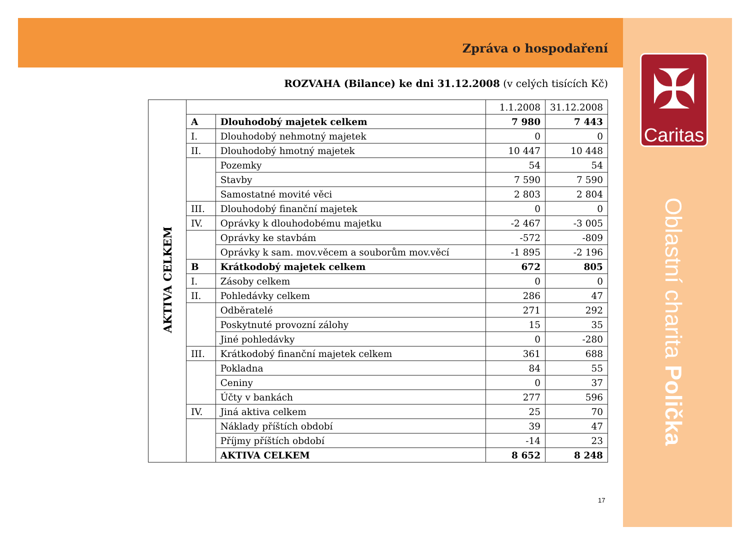Zpráva o hospodaření
ROZVAHA (Bilance) ke dni 31.12.2008 (v celých tisících Kč)
| AKTIVA CELKEM | | | 1.1.2008 | 31.12.2008 |
| | A | Dlouhodobý majetek celkem | 7 980 | 7 443 |
| | I. | Dlouhodobý nehmotný majetek | 0 | 0 |
| | II. | Dlouhodobý hmotný majetek | 10 447 | 10 448 |
| | | Pozemky | 54 | 54 |
| | | Stavby | 7 590 | 7 590 |
| | | Samostatné movité věci | 2 803 | 2 804 |
| | III. | Dlouhodobý finanční majetek | 0 | 0 |
| | IV. | Oprávky k dlouhodobému majetku | -2 467 | -3 005 |
| | | Oprávky ke stavbám | -572 | -809 |
| | | Oprávky k sam. mov.věcem a souborům mov.věcí | -1 895 | -2 196 |
| | B | Krátkodobý majetek celkem | 672 | 805 |
| | I. | Zásoby celkem | 0 | 0 |
| | II. | Pohledávky celkem | 286 | 47 |
| | | Odběratelé | 271 | 292 |
| | | Poskytnuté provozní zálohy | 15 | 35 |
| | | Jiné pohledávky | 0 | -280 |
| | III. | Krátkodobý finanční majetek celkem | 361 | 688 |
| | | Pokladna | 84 | 55 |
| | | Ceniny | 0 | 37 |
| | | Účty v bankách | 277 | 596 |
| | IV. | Jiná aktiva celkem | 25 | 70 |
| | | Náklady příštích období | 39 | 47 |
| | | Příjmy příštích období | -14 | 23 |
| | | AKTIVA CELKEM | 8 652 | 8 248 |
✠
Caritas
Oblastní charita Polička
17